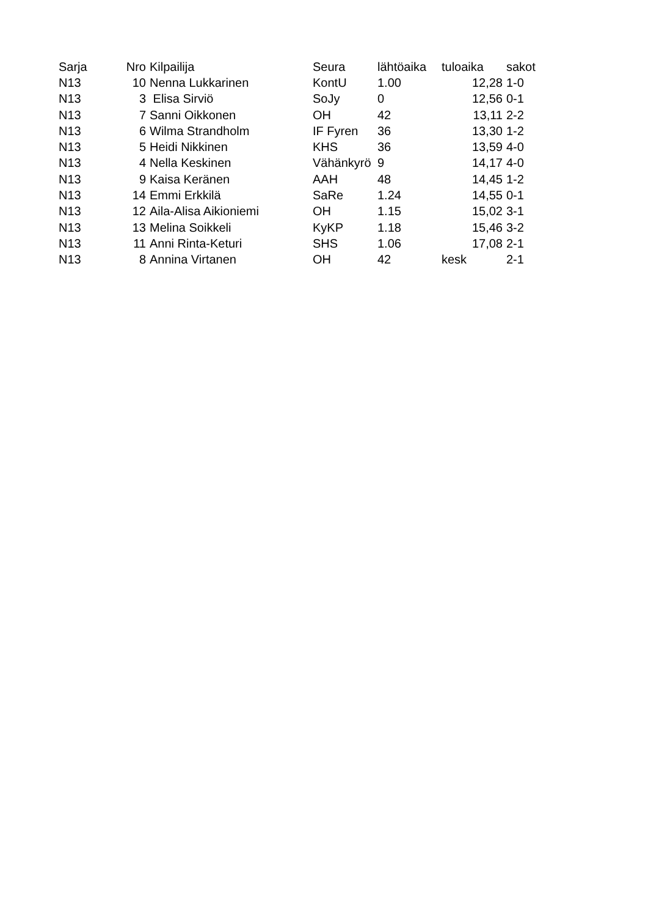| Sarja | Nro | Kilpailija | Seura | lähtöaika | tuloaika | sakot |
| --- | --- | --- | --- | --- | --- | --- |
| N13 | 10 | Nenna Lukkarinen | KontU | 1.00 | 12,28 | 1-0 |
| N13 | 3 | Elisa Sirviö | SoJy | 0 | 12,56 | 0-1 |
| N13 | 7 | Sanni Oikkonen | OH | 42 | 13,11 | 2-2 |
| N13 | 6 | Wilma Strandholm | IF Fyren | 36 | 13,30 | 1-2 |
| N13 | 5 | Heidi Nikkinen | KHS | 36 | 13,59 | 4-0 |
| N13 | 4 | Nella Keskinen | Vähänkyrö | 9 | 14,17 | 4-0 |
| N13 | 9 | Kaisa Keränen | AAH | 48 | 14,45 | 1-2 |
| N13 | 14 | Emmi Erkkilä | SaRe | 1.24 | 14,55 | 0-1 |
| N13 | 12 | Aila-Alisa Aikioniemi | OH | 1.15 | 15,02 | 3-1 |
| N13 | 13 | Melina Soikkeli | KyKP | 1.18 | 15,46 | 3-2 |
| N13 | 11 | Anni Rinta-Keturi | SHS | 1.06 | 17,08 | 2-1 |
| N13 | 8 | Annina Virtanen | OH | 42 | kesk | 2-1 |